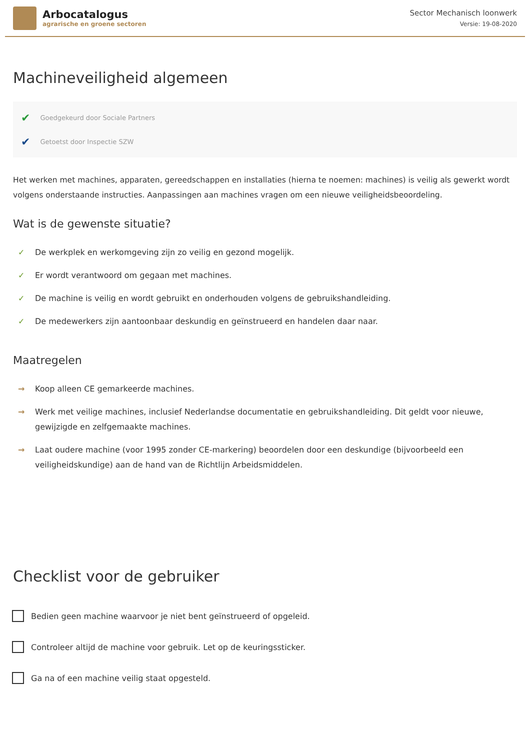Arbocatalogus
agrarische en groene sectoren
Sector Mechanisch loonwerk
Versie: 19-08-2020
Machineveiligheid algemeen
✔ Goedgekeurd door Sociale Partners
✔ Getoetst door Inspectie SZW
Het werken met machines, apparaten, gereedschappen en installaties (hierna te noemen: machines) is veilig als gewerkt wordt volgens onderstaande instructies. Aanpassingen aan machines vragen om een nieuwe veiligheidsbeoordeling.
Wat is de gewenste situatie?
✓ De werkplek en werkomgeving zijn zo veilig en gezond mogelijk.
✓ Er wordt verantwoord om gegaan met machines.
✓ De machine is veilig en wordt gebruikt en onderhouden volgens de gebruikshandleiding.
✓ De medewerkers zijn aantoonbaar deskundig en geïnstrueerd en handelen daar naar.
Maatregelen
→ Koop alleen CE gemarkeerde machines.
→ Werk met veilige machines, inclusief Nederlandse documentatie en gebruikshandleiding. Dit geldt voor nieuwe, gewijzigde en zelfgemaakte machines.
→ Laat oudere machine (voor 1995 zonder CE-markering) beoordelen door een deskundige (bijvoorbeeld een veiligheidskundige) aan de hand van de Richtlijn Arbeidsmiddelen.
Checklist voor de gebruiker
Bedien geen machine waarvoor je niet bent geïnstrueerd of opgeleid.
Controleer altijd de machine voor gebruik. Let op de keuringssticker.
Ga na of een machine veilig staat opgesteld.